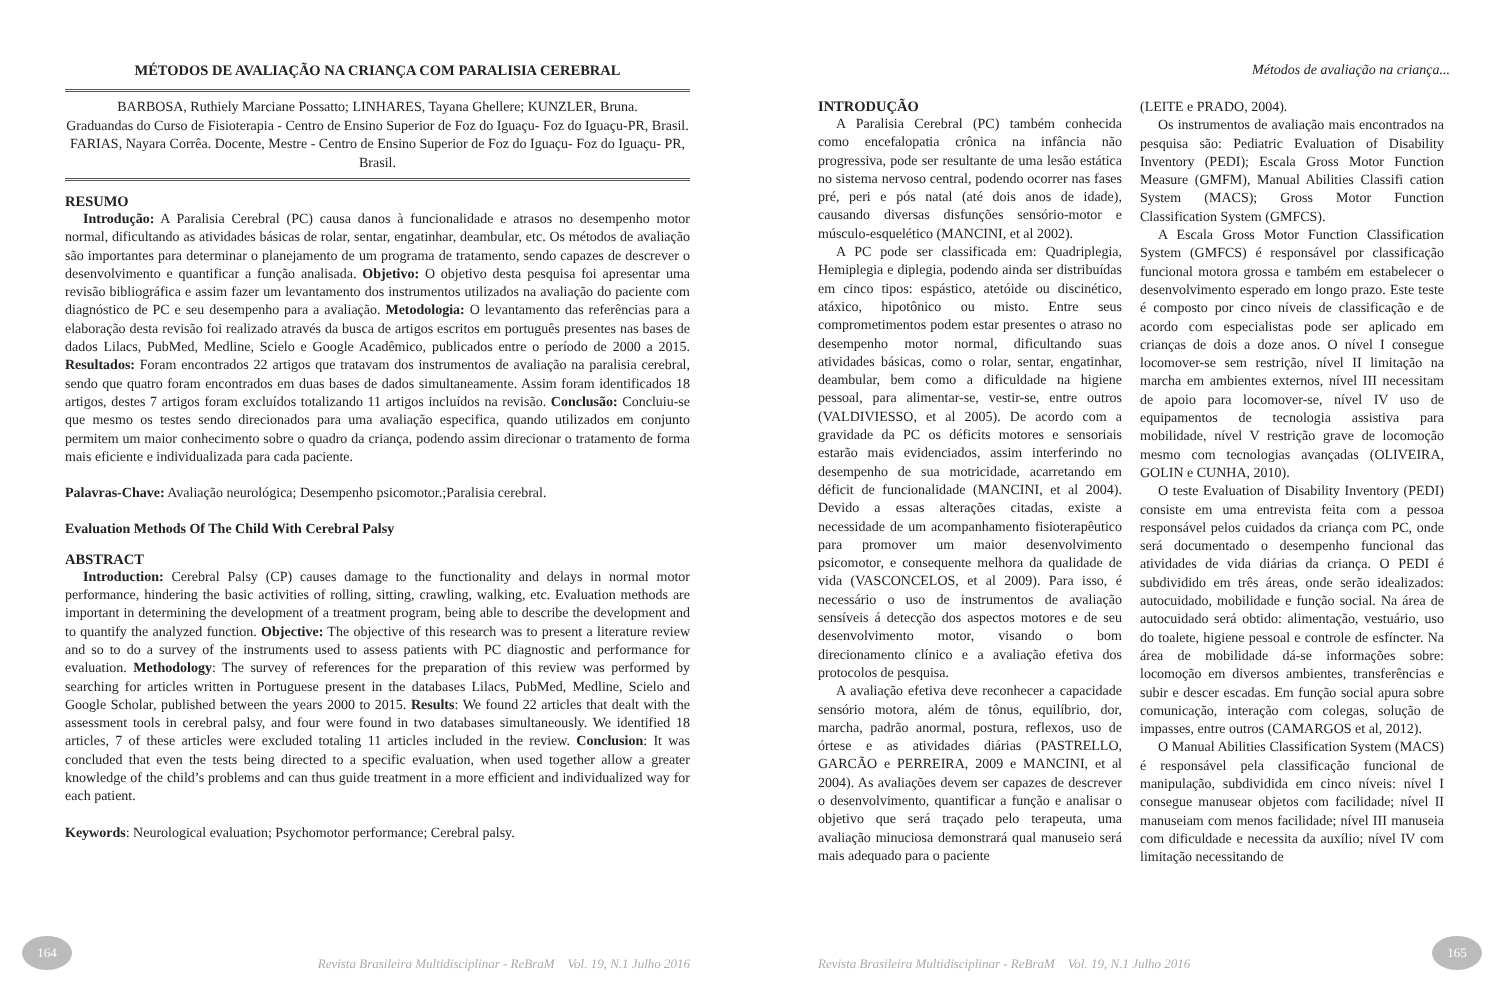MÉTODOS DE AVALIAÇÃO NA CRIANÇA COM PARALISIA CEREBRAL
BARBOSA, Ruthiely Marciane Possatto; LINHARES, Tayana Ghellere; KUNZLER, Bruna.
Graduandas do Curso de Fisioterapia - Centro de Ensino Superior de Foz do Iguaçu- Foz do Iguaçu-PR, Brasil.
FARIAS, Nayara Corrêa. Docente, Mestre - Centro de Ensino Superior de Foz do Iguaçu- Foz do Iguaçu- PR, Brasil.
RESUMO
Introdução: A Paralisia Cerebral (PC) causa danos à funcionalidade e atrasos no desempenho motor normal, dificultando as atividades básicas de rolar, sentar, engatinhar, deambular, etc. Os métodos de avaliação são importantes para determinar o planejamento de um programa de tratamento, sendo capazes de descrever o desenvolvimento e quantificar a função analisada. Objetivo: O objetivo desta pesquisa foi apresentar uma revisão bibliográfica e assim fazer um levantamento dos instrumentos utilizados na avaliação do paciente com diagnóstico de PC e seu desempenho para a avaliação. Metodologia: O levantamento das referências para a elaboração desta revisão foi realizado através da busca de artigos escritos em português presentes nas bases de dados Lilacs, PubMed, Medline, Scielo e Google Acadêmico, publicados entre o período de 2000 a 2015. Resultados: Foram encontrados 22 artigos que tratavam dos instrumentos de avaliação na paralisia cerebral, sendo que quatro foram encontrados em duas bases de dados simultaneamente. Assim foram identificados 18 artigos, destes 7 artigos foram excluídos totalizando 11 artigos incluídos na revisão. Conclusão: Concluiu-se que mesmo os testes sendo direcionados para uma avaliação especifica, quando utilizados em conjunto permitem um maior conhecimento sobre o quadro da criança, podendo assim direcionar o tratamento de forma mais eficiente e individualizada para cada paciente.
Palavras-Chave: Avaliação neurológica; Desempenho psicomotor.;Paralisia cerebral.
Evaluation Methods Of The Child With Cerebral Palsy
ABSTRACT
Introduction: Cerebral Palsy (CP) causes damage to the functionality and delays in normal motor performance, hindering the basic activities of rolling, sitting, crawling, walking, etc. Evaluation methods are important in determining the development of a treatment program, being able to describe the development and to quantify the analyzed function. Objective: The objective of this research was to present a literature review and so to do a survey of the instruments used to assess patients with PC diagnostic and performance for evaluation. Methodology: The survey of references for the preparation of this review was performed by searching for articles written in Portuguese present in the databases Lilacs, PubMed, Medline, Scielo and Google Scholar, published between the years 2000 to 2015. Results: We found 22 articles that dealt with the assessment tools in cerebral palsy, and four were found in two databases simultaneously. We identified 18 articles, 7 of these articles were excluded totaling 11 articles included in the review. Conclusion: It was concluded that even the tests being directed to a specific evaluation, when used together allow a greater knowledge of the child’s problems and can thus guide treatment in a more efficient and individualized way for each patient.
Keywords: Neurological evaluation; Psychomotor performance; Cerebral palsy.
164
Revista Brasileira Multidisciplinar - ReBraM Vol. 19, N.1 Julho 2016
Métodos de avaliação na criança...
INTRODUÇÃO
A Paralisia Cerebral (PC) também conhecida como encefalopatia crônica na infância não progressiva, pode ser resultante de uma lesão estática no sistema nervoso central, podendo ocorrer nas fases pré, peri e pós natal (até dois anos de idade), causando diversas disfunções sensório-motor e músculo-esquelético (MANCINI, et al 2002).
A PC pode ser classificada em: Quadriplegia, Hemiplegia e diplegia, podendo ainda ser distribuídas em cinco tipos: espástico, atetóide ou discinético, atáxico, hipotônico ou misto. Entre seus comprometimentos podem estar presentes o atraso no desempenho motor normal, dificultando suas atividades básicas, como o rolar, sentar, engatinhar, deambular, bem como a dificuldade na higiene pessoal, para alimentar-se, vestir-se, entre outros (VALDIVIESSO, et al 2005). De acordo com a gravidade da PC os déficits motores e sensoriais estarão mais evidenciados, assim interferindo no desempenho de sua motricidade, acarretando em déficit de funcionalidade (MANCINI, et al 2004). Devido a essas alterações citadas, existe a necessidade de um acompanhamento fisioterapêutico para promover um maior desenvolvimento psicomotor, e consequente melhora da qualidade de vida (VASCONCELOS, et al 2009). Para isso, é necessário o uso de instrumentos de avaliação sensíveis á detecção dos aspectos motores e de seu desenvolvimento motor, visando o bom direcionamento clínico e a avaliação efetiva dos protocolos de pesquisa.
A avaliação efetiva deve reconhecer a capacidade sensório motora, além de tônus, equilíbrio, dor, marcha, padrão anormal, postura, reflexos, uso de órtese e as atividades diárias (PASTRELLO, GARCÃO e PERREIRA, 2009 e MANCINI, et al 2004). As avaliações devem ser capazes de descrever o desenvolvimento, quantificar a função e analisar o objetivo que será traçado pelo terapeuta, uma avaliação minuciosa demonstrará qual manuseio será mais adequado para o paciente
(LEITE e PRADO, 2004).
Os instrumentos de avaliação mais encontrados na pesquisa são: Pediatric Evaluation of Disability Inventory (PEDI); Escala Gross Motor Function Measure (GMFM), Manual Abilities Classifi cation System (MACS); Gross Motor Function Classification System (GMFCS).
A Escala Gross Motor Function Classification System (GMFCS) é responsável por classificação funcional motora grossa e também em estabelecer o desenvolvimento esperado em longo prazo. Este teste é composto por cinco níveis de classificação e de acordo com especialistas pode ser aplicado em crianças de dois a doze anos. O nível I consegue locomover-se sem restrição, nível II limitação na marcha em ambientes externos, nível III necessitam de apoio para locomover-se, nível IV uso de equipamentos de tecnologia assistiva para mobilidade, nível V restrição grave de locomoção mesmo com tecnologias avançadas (OLIVEIRA, GOLIN e CUNHA, 2010).
O teste Evaluation of Disability Inventory (PEDI) consiste em uma entrevista feita com a pessoa responsável pelos cuidados da criança com PC, onde será documentado o desempenho funcional das atividades de vida diárias da criança. O PEDI é subdividido em três áreas, onde serão idealizados: autocuidado, mobilidade e função social. Na área de autocuidado será obtido: alimentação, vestuário, uso do toalete, higiene pessoal e controle de esfíncter. Na área de mobilidade dá-se informações sobre: locomoção em diversos ambientes, transferências e subir e descer escadas. Em função social apura sobre comunicação, interação com colegas, solução de impasses, entre outros (CAMARGOS et al, 2012).
O Manual Abilities Classification System (MACS) é responsável pela classificação funcional de manipulação, subdividida em cinco níveis: nível I consegue manusear objetos com facilidade; nível II manuseiam com menos facilidade; nível III manuseia com dificuldade e necessita da auxílio; nível IV com limitação necessitando de
Revista Brasileira Multidisciplinar - ReBraM Vol. 19, N.1 Julho 2016
165